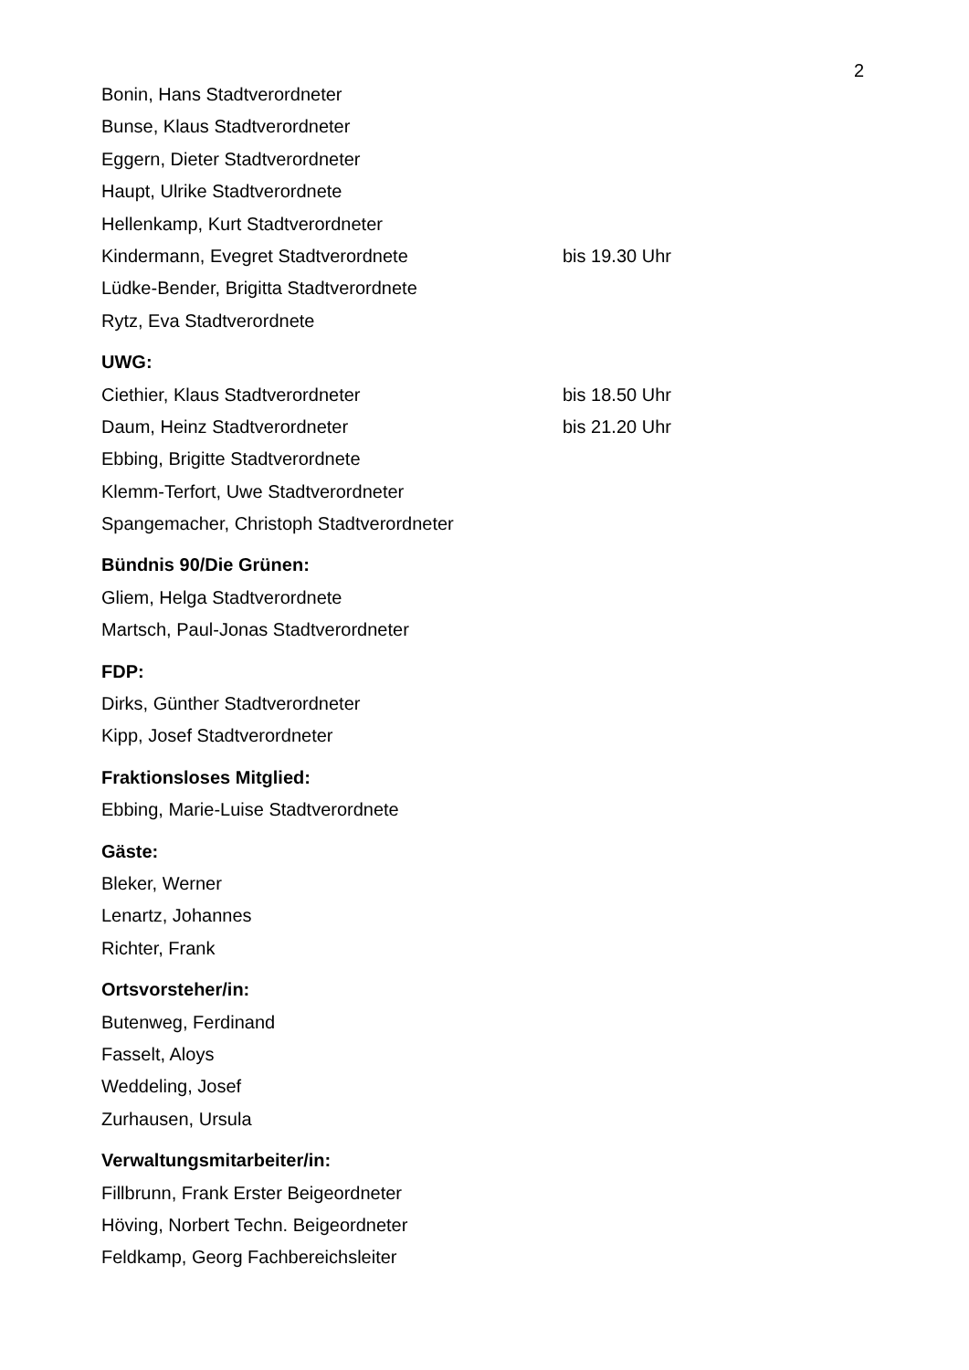2
Bonin, Hans Stadtverordneter
Bunse, Klaus Stadtverordneter
Eggern, Dieter Stadtverordneter
Haupt, Ulrike Stadtverordnete
Hellenkamp, Kurt Stadtverordneter
Kindermann, Evegret Stadtverordnete bis 19.30 Uhr
Lüdke-Bender, Brigitta Stadtverordnete
Rytz, Eva Stadtverordnete
UWG:
Ciethier, Klaus Stadtverordneter bis 18.50 Uhr
Daum, Heinz Stadtverordneter bis 21.20 Uhr
Ebbing, Brigitte Stadtverordnete
Klemm-Terfort, Uwe Stadtverordneter
Spangemacher, Christoph Stadtverordneter
Bündnis 90/Die Grünen:
Gliem, Helga Stadtverordnete
Martsch, Paul-Jonas Stadtverordneter
FDP:
Dirks, Günther Stadtverordneter
Kipp, Josef Stadtverordneter
Fraktionsloses Mitglied:
Ebbing, Marie-Luise Stadtverordnete
Gäste:
Bleker, Werner
Lenartz, Johannes
Richter, Frank
Ortsvorsteher/in:
Butenweg, Ferdinand
Fasselt, Aloys
Weddeling, Josef
Zurhausen, Ursula
Verwaltungsmitarbeiter/in:
Fillbrunn, Frank Erster Beigeordneter
Höving, Norbert Techn. Beigeordneter
Feldkamp, Georg Fachbereichsleiter